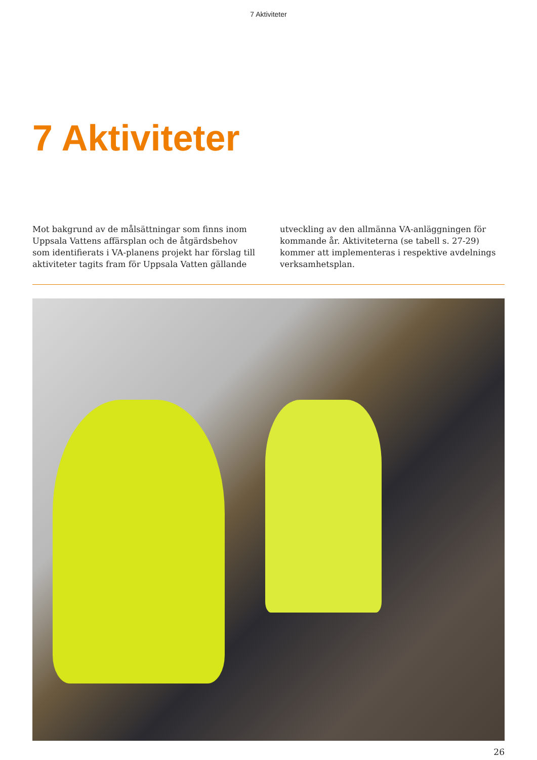7 Aktiviteter
7 Aktiviteter
Mot bakgrund av de målsättningar som finns inom Uppsala Vattens affärsplan och de åtgärdsbehov som identifierats i VA-planens projekt har förslag till aktiviteter tagits fram för Uppsala Vatten gällande
utveckling av den allmänna VA-anläggningen för kommande år. Aktiviteterna (se tabell s. 27-29) kommer att implementeras i respektive avdelnings verksamhetsplan.
26